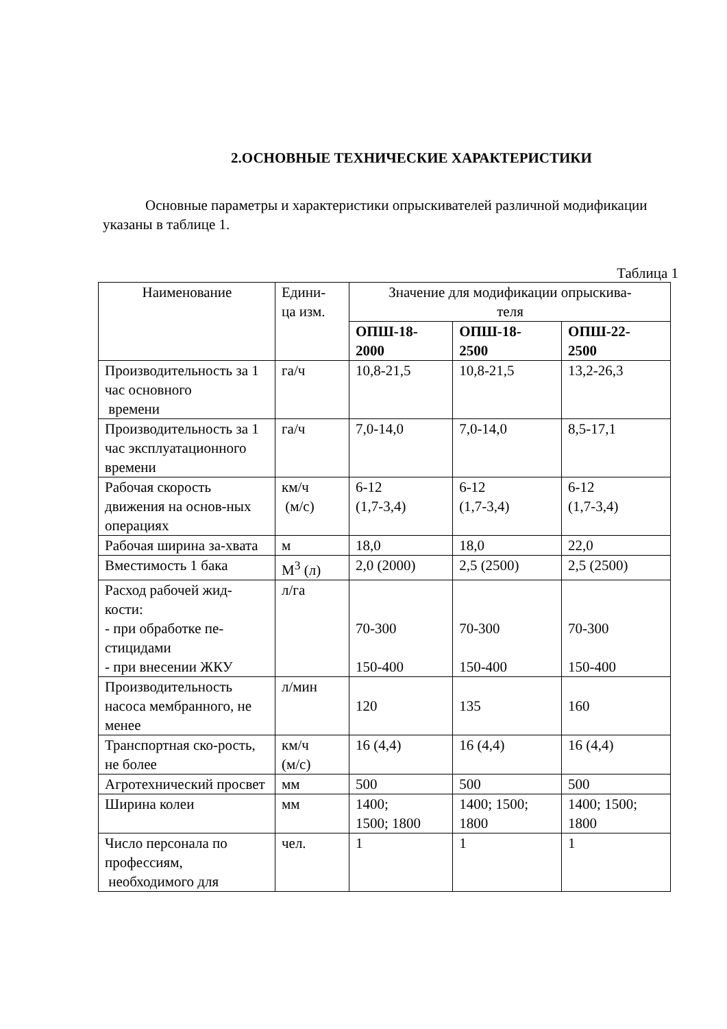2.ОСНОВНЫЕ ТЕХНИЧЕСКИЕ ХАРАКТЕРИСТИКИ
Основные параметры и характеристики опрыскивателей различной модификации указаны в таблице 1.
Таблица 1
| Наименование | Едини- ца изм. | Значение для модификации опрыскива- теля | | |
| --- | --- | --- | --- | --- |
| | | ОПШ-18- 2000 | ОПШ-18- 2500 | ОПШ-22- 2500 |
| Производительность за 1 час основного времени | га/ч | 10,8-21,5 | 10,8-21,5 | 13,2-26,3 |
| Производительность за 1 час эксплуатационного времени | га/ч | 7,0-14,0 | 7,0-14,0 | 8,5-17,1 |
| Рабочая скорость движения на основ-ных операциях | км/ч (м/с) | 6-12 (1,7-3,4) | 6-12 (1,7-3,4) | 6-12 (1,7-3,4) |
| Рабочая ширина за-хвата | м | 18,0 | 18,0 | 22,0 |
| Вместимость 1 бака | М<sup>3</sup> (л) | 2,0 (2000) | 2,5 (2500) | 2,5 (2500) |
| Расход рабочей жид-кости: - при обработке пе-стицидами - при внесении ЖКУ | л/га | 70-300 150-400 | 70-300 150-400 | 70-300 150-400 |
| Производительность насоса мембранного, не менее | л/мин | 120 | 135 | 160 |
| Транспортная ско-рость, не более | км/ч (м/с) | 16 (4,4) | 16 (4,4) | 16 (4,4) |
| Агротехнический просвет | мм | 500 | 500 | 500 |
| Ширина колеи | мм | 1400; 1500; 1800 | 1400; 1500; 1800 | 1400; 1500; 1800 |
| Число персонала по профессиям, необходимого для | чел. | 1 | 1 | 1 |